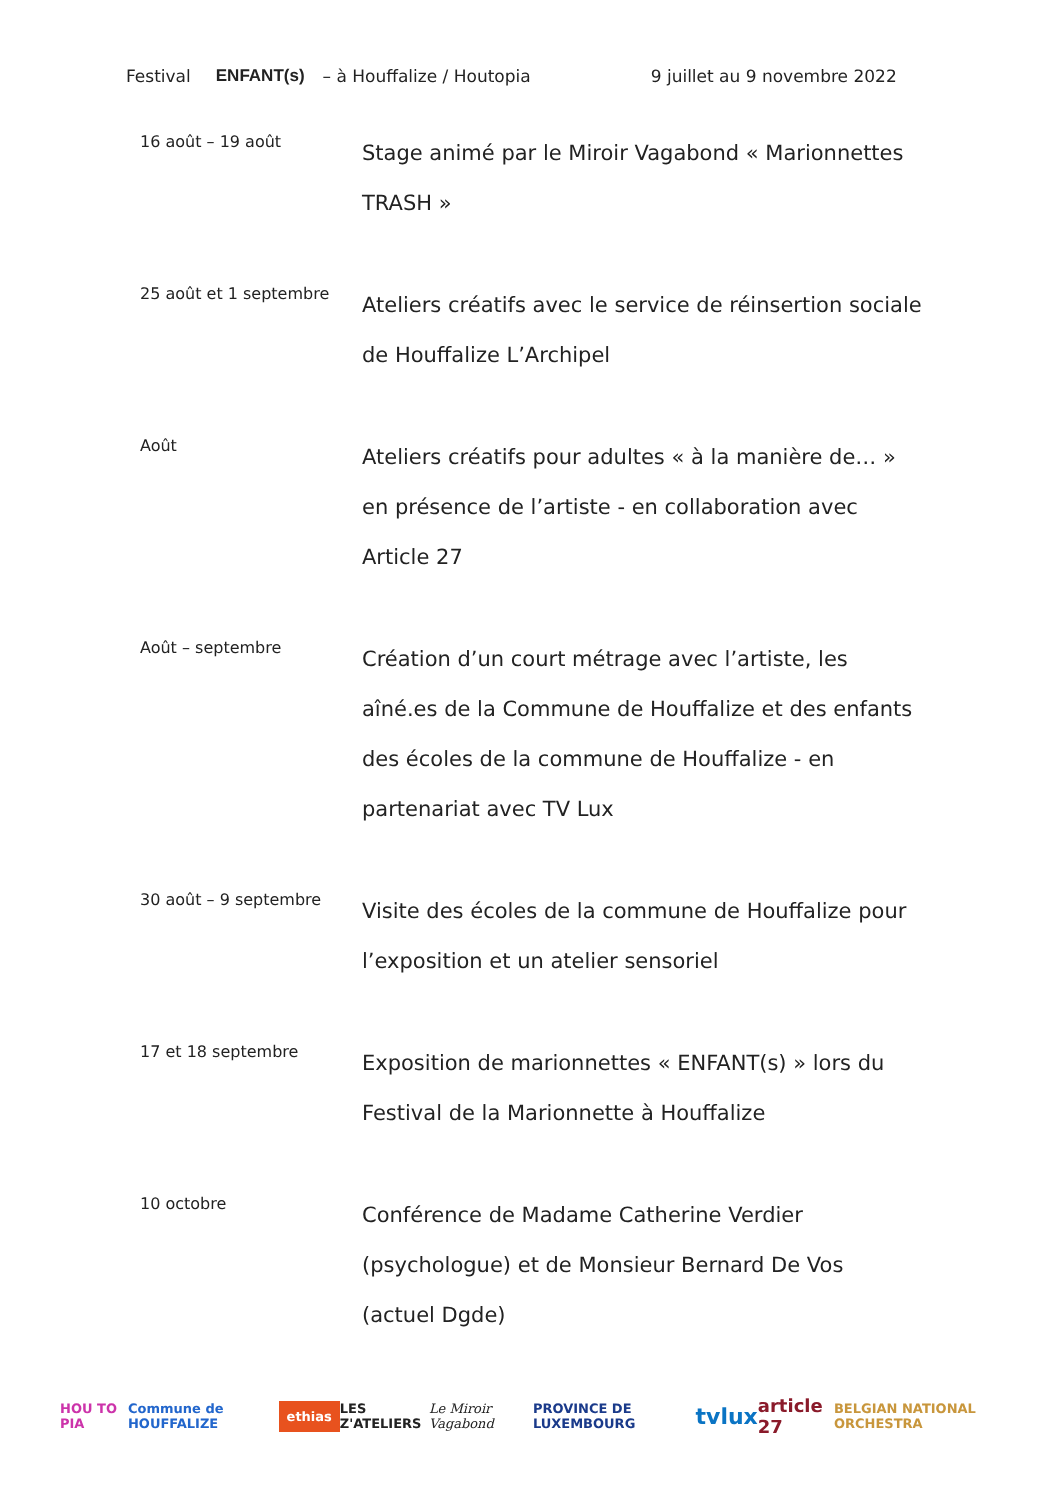Festival ENFANT(s) – à Houffalize / Houtopia 9 juillet au 9 novembre 2022
16 août – 19 août
Stage animé par le Miroir Vagabond « Marionnettes TRASH »
25 août et 1 septembre
Ateliers créatifs avec le service de réinsertion sociale de Houffalize L’Archipel
Août
Ateliers créatifs pour adultes « à la manière de… » en présence de l’artiste - en collaboration avec Article 27
Août – septembre
Création d’un court métrage avec l’artiste, les aîné.es de la Commune de Houffalize et des enfants des écoles de la commune de Houffalize - en partenariat avec TV Lux
30 août – 9 septembre
Visite des écoles de la commune de Houffalize pour l’exposition et un atelier sensoriel
17 et 18 septembre
Exposition de marionnettes « ENFANT(s) » lors du Festival de la Marionnette à Houffalize
10 octobre
Conférence de Madame Catherine Verdier (psychologue) et de Monsieur Bernard De Vos (actuel Dgde)
HOU TO PIA Commune de HOUFFALIZE ethias LES Z'ATELIERS Le Miroir Vagabond PROVINCE DE LUXEMBOURG tvlux article 27 BELGIAN NATIONAL ORCHESTRA